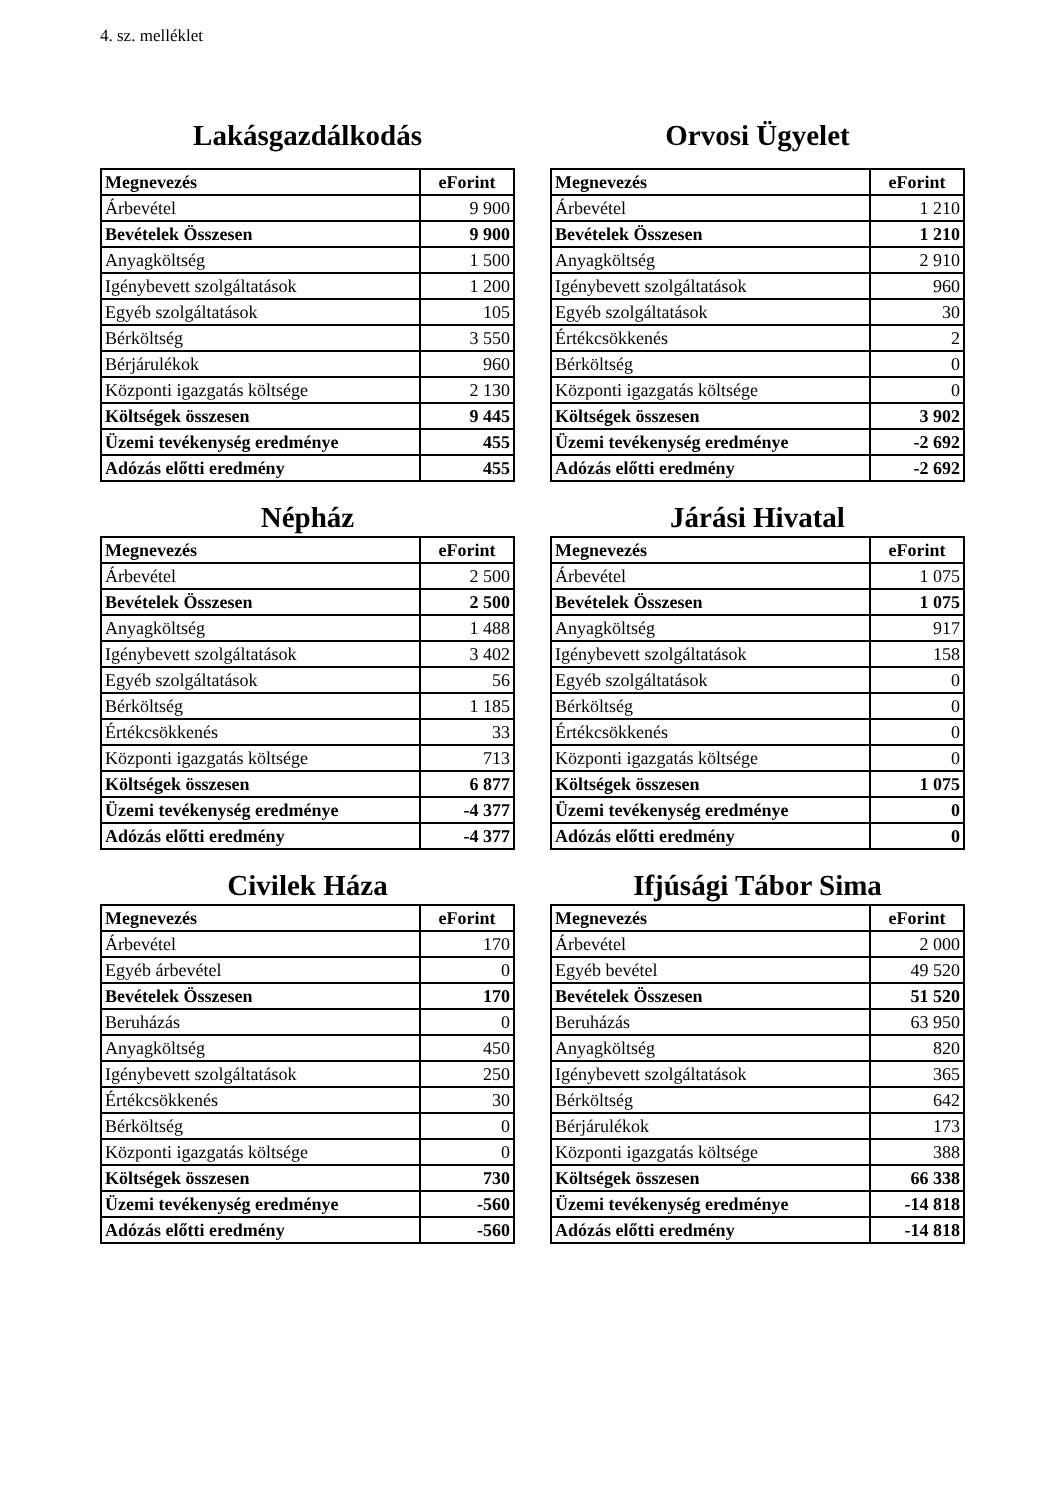4. sz. melléklet
Lakásgazdálkodás
| Megnevezés | eForint |
| --- | --- |
| Árbevétel | 9 900 |
| Bevételek Összesen | 9 900 |
| Anyagköltség | 1 500 |
| Igénybevett szolgáltatások | 1 200 |
| Egyéb szolgáltatások | 105 |
| Bérköltség | 3 550 |
| Bérjárulékok | 960 |
| Központi igazgatás költsége | 2 130 |
| Költségek összesen | 9 445 |
| Üzemi tevékenység eredménye | 455 |
| Adózás előtti eredmény | 455 |
Orvosi Ügyelet
| Megnevezés | eForint |
| --- | --- |
| Árbevétel | 1 210 |
| Bevételek Összesen | 1 210 |
| Anyagköltség | 2 910 |
| Igénybevett szolgáltatások | 960 |
| Egyéb szolgáltatások | 30 |
| Értékcsökkenés | 2 |
| Bérköltség | 0 |
| Központi igazgatás költsége | 0 |
| Költségek összesen | 3 902 |
| Üzemi tevékenység eredménye | -2 692 |
| Adózás előtti eredmény | -2 692 |
Népház
| Megnevezés | eForint |
| --- | --- |
| Árbevétel | 2 500 |
| Bevételek Összesen | 2 500 |
| Anyagköltség | 1 488 |
| Igénybevett szolgáltatások | 3 402 |
| Egyéb szolgáltatások | 56 |
| Bérköltség | 1 185 |
| Értékcsökkenés | 33 |
| Központi igazgatás költsége | 713 |
| Költségek összesen | 6 877 |
| Üzemi tevékenység eredménye | -4 377 |
| Adózás előtti eredmény | -4 377 |
Járási Hivatal
| Megnevezés | eForint |
| --- | --- |
| Árbevétel | 1 075 |
| Bevételek Összesen | 1 075 |
| Anyagköltség | 917 |
| Igénybevett szolgáltatások | 158 |
| Egyéb szolgáltatások | 0 |
| Bérköltség | 0 |
| Értékcsökkenés | 0 |
| Központi igazgatás költsége | 0 |
| Költségek összesen | 1 075 |
| Üzemi tevékenység eredménye | 0 |
| Adózás előtti eredmény | 0 |
Civilek Háza
| Megnevezés | eForint |
| --- | --- |
| Árbevétel | 170 |
| Egyéb árbevétel | 0 |
| Bevételek Összesen | 170 |
| Beruházás | 0 |
| Anyagköltség | 450 |
| Igénybevett szolgáltatások | 250 |
| Értékcsökkenés | 30 |
| Bérköltség | 0 |
| Központi igazgatás költsége | 0 |
| Költségek összesen | 730 |
| Üzemi tevékenység eredménye | -560 |
| Adózás előtti eredmény | -560 |
Ifjúsági Tábor Sima
| Megnevezés | eForint |
| --- | --- |
| Árbevétel | 2 000 |
| Egyéb bevétel | 49 520 |
| Bevételek Összesen | 51 520 |
| Beruházás | 63 950 |
| Anyagköltség | 820 |
| Igénybevett szolgáltatások | 365 |
| Bérköltség | 642 |
| Bérjárulékok | 173 |
| Központi igazgatás költsége | 388 |
| Költségek összesen | 66 338 |
| Üzemi tevékenység eredménye | -14 818 |
| Adózás előtti eredmény | -14 818 |